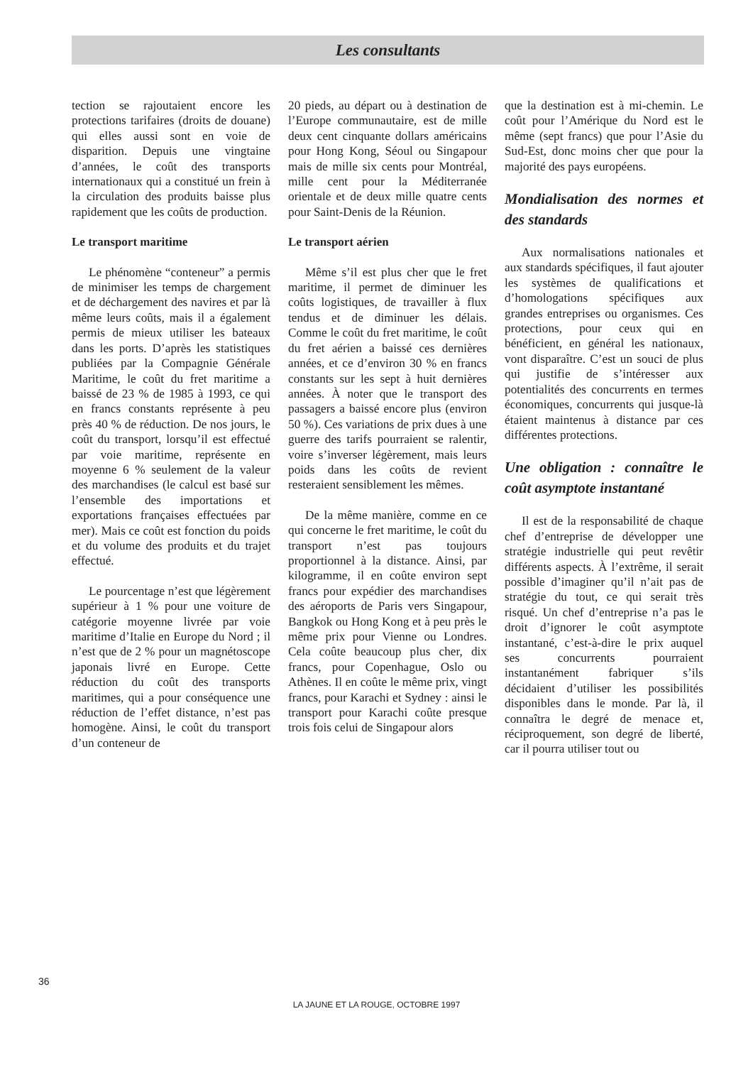Les consultants
tection se rajoutaient encore les protections tarifaires (droits de douane) qui elles aussi sont en voie de disparition. Depuis une vingtaine d’années, le coût des transports internationaux qui a constitué un frein à la circulation des produits baisse plus rapidement que les coûts de production.
Le transport maritime
Le phénomène “conteneur” a permis de minimiser les temps de chargement et de déchargement des navires et par là même leurs coûts, mais il a également permis de mieux utiliser les bateaux dans les ports. D’après les statistiques publiées par la Compagnie Générale Maritime, le coût du fret maritime a baissé de 23 % de 1985 à 1993, ce qui en francs constants représente à peu près 40 % de réduction. De nos jours, le coût du transport, lorsqu’il est effectué par voie maritime, représente en moyenne 6 % seulement de la valeur des marchandises (le calcul est basé sur l’ensemble des importations et exportations françaises effectuées par mer). Mais ce coût est fonction du poids et du volume des produits et du trajet effectué.
Le pourcentage n’est que légèrement supérieur à 1 % pour une voiture de catégorie moyenne livrée par voie maritime d’Italie en Europe du Nord ; il n’est que de 2 % pour un magnétoscope japonais livré en Europe. Cette réduction du coût des transports maritimes, qui a pour conséquence une réduction de l’effet distance, n’est pas homogène. Ainsi, le coût du transport d’un conteneur de
20 pieds, au départ ou à destination de l’Europe communautaire, est de mille deux cent cinquante dollars américains pour Hong Kong, Séoul ou Singapour mais de mille six cents pour Montréal, mille cent pour la Méditerranée orientale et de deux mille quatre cents pour Saint-Denis de la Réunion.
Le transport aérien
Même s’il est plus cher que le fret maritime, il permet de diminuer les coûts logistiques, de travailler à flux tendus et de diminuer les délais. Comme le coût du fret maritime, le coût du fret aérien a baissé ces dernières années, et ce d’environ 30 % en francs constants sur les sept à huit dernières années. À noter que le transport des passagers a baissé encore plus (environ 50 %). Ces variations de prix dues à une guerre des tarifs pourraient se ralentir, voire s’inverser légèrement, mais leurs poids dans les coûts de revient resteraient sensiblement les mêmes.
De la même manière, comme en ce qui concerne le fret maritime, le coût du transport n’est pas toujours proportionnel à la distance. Ainsi, par kilogramme, il en coûte environ sept francs pour expédier des marchandises des aéroports de Paris vers Singapour, Bangkok ou Hong Kong et à peu près le même prix pour Vienne ou Londres. Cela coûte beaucoup plus cher, dix francs, pour Copenhague, Oslo ou Athènes. Il en coûte le même prix, vingt francs, pour Karachi et Sydney : ainsi le transport pour Karachi coûte presque trois fois celui de Singapour alors
que la destination est à mi-chemin. Le coût pour l’Amérique du Nord est le même (sept francs) que pour l’Asie du Sud-Est, donc moins cher que pour la majorité des pays européens.
Mondialisation des normes et des standards
Aux normalisations nationales et aux standards spécifiques, il faut ajouter les systèmes de qualifications et d’homologations spécifiques aux grandes entreprises ou organismes. Ces protections, pour ceux qui en bénéficient, en général les nationaux, vont disparaître. C’est un souci de plus qui justifie de s’intéresser aux potentialités des concurrents en termes économiques, concurrents qui jusque-là étaient maintenus à distance par ces différentes protections.
Une obligation : connaître le coût asymptote instantané
Il est de la responsabilité de chaque chef d’entreprise de développer une stratégie industrielle qui peut revêtir différents aspects. À l’extrême, il serait possible d’imaginer qu’il n’ait pas de stratégie du tout, ce qui serait très risqué. Un chef d’entreprise n’a pas le droit d’ignorer le coût asymptote instantané, c’est-à-dire le prix auquel ses concurrents pourraient instantanément fabriquer s’ils décidaient d’utiliser les possibilités disponibles dans le monde. Par là, il connaîtra le degré de menace et, réciproquement, son degré de liberté, car il pourra utiliser tout ou
36
LA JAUNE ET LA ROUGE, OCTOBRE 1997